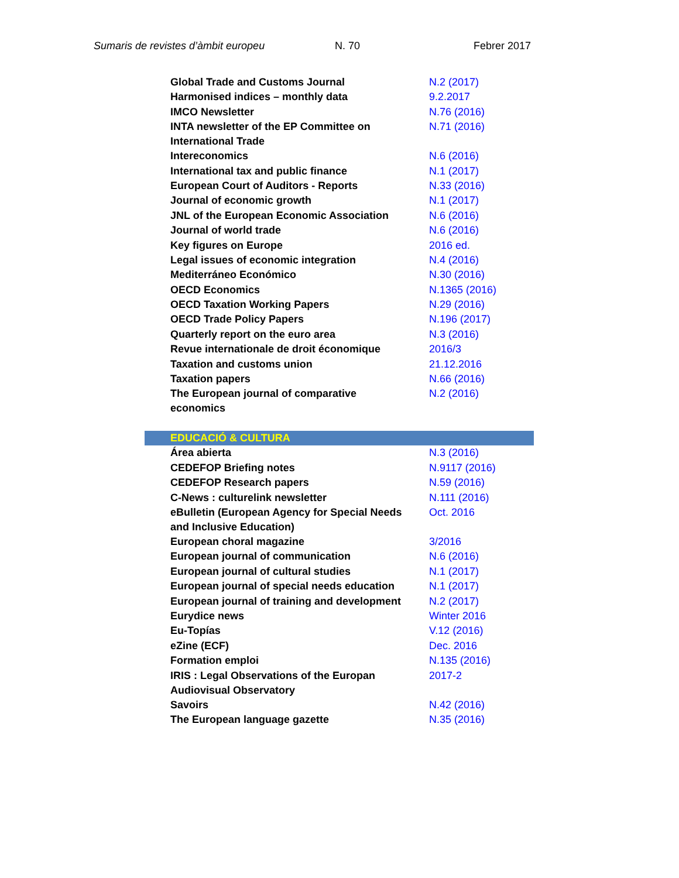Sumaris de revistes d’àmbit europeu N. 70 Febrer 2017
| Global Trade and Customs Journal | N.2 (2017) |
| Harmonised indices – monthly data | 9.2.2017 |
| IMCO Newsletter | N.76 (2016) |
| INTA newsletter of the EP Committee on International Trade | N.71 (2016) |
| Intereconomics | N.6 (2016) |
| International tax and public finance | N.1 (2017) |
| European Court of Auditors - Reports | N.33 (2016) |
| Journal of economic growth | N.1 (2017) |
| JNL of the European Economic Association | N.6 (2016) |
| Journal of world trade | N.6 (2016) |
| Key figures on Europe | 2016 ed. |
| Legal issues of economic integration | N.4 (2016) |
| Mediterráneo Económico | N.30 (2016) |
| OECD Economics | N.1365 (2016) |
| OECD Taxation Working Papers | N.29 (2016) |
| OECD Trade Policy Papers | N.196 (2017) |
| Quarterly report on the euro area | N.3 (2016) |
| Revue internationale de droit économique | 2016/3 |
| Taxation and customs union | 21.12.2016 |
| Taxation papers | N.66 (2016) |
| The European journal of comparative economics | N.2 (2016) |
| EDUCACIÓ & CULTURA | |
| Área abierta | N.3 (2016) |
| CEDEFOP Briefing notes | N.9117 (2016) |
| CEDEFOP Research papers | N.59 (2016) |
| C-News : culturelink newsletter | N.111 (2016) |
| eBulletin (European Agency for Special Needs and Inclusive Education) | Oct. 2016 |
| European choral magazine | 3/2016 |
| European journal of communication | N.6 (2016) |
| European journal of cultural studies | N.1 (2017) |
| European journal of special needs education | N.1 (2017) |
| European journal of training and development | N.2 (2017) |
| Eurydice news | Winter 2016 |
| Eu-Topías | V.12 (2016) |
| eZine (ECF) | Dec. 2016 |
| Formation emploi | N.135 (2016) |
| IRIS : Legal Observations of the Europan Audiovisual Observatory | 2017-2 |
| Savoirs | N.42 (2016) |
| The European language gazette | N.35 (2016) |